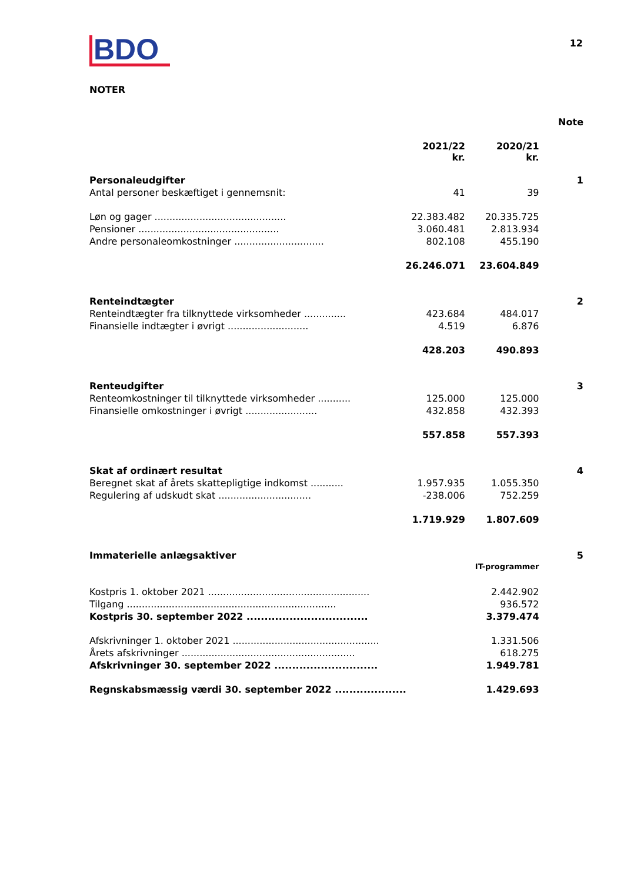BDO
12
NOTER
| | | | Note |
| | 2021/22 kr. | 2020/21 kr. | |
| Personaleudgifter | | | 1 |
| Antal personer beskæftiget i gennemsnit: | 41 | 39 | |
| Løn og gager ............................................ | 22.383.482 | 20.335.725 | |
| Pensioner ............................................... | 3.060.481 | 2.813.934 | |
| Andre personaleomkostninger .............................. | 802.108 | 455.190 | |
| | 26.246.071 | 23.604.849 | |
| Renteindtægter | | | 2 |
| Renteindtægter fra tilknyttede virksomheder .............. | 423.684 | 484.017 | |
| Finansielle indtægter i øvrigt ........................... | 4.519 | 6.876 | |
| | 428.203 | 490.893 | |
| Renteudgifter | | | 3 |
| Renteomkostninger til tilknyttede virksomheder ........... | 125.000 | 125.000 | |
| Finansielle omkostninger i øvrigt ........................ | 432.858 | 432.393 | |
| | 557.858 | 557.393 | |
| Skat af ordinært resultat | | | 4 |
| Beregnet skat af årets skattepligtige indkomst ........... | 1.957.935 | 1.055.350 | |
| Regulering af udskudt skat ............................... | -238.006 | 752.259 | |
| | 1.719.929 | 1.807.609 | |
| Immaterielle anlægsaktiver | | | 5 |
| | | IT-programmer | |
| Kostpris 1. oktober 2021 ...................................................... | | 2.442.902 | |
| Tilgang ...................................................................... | | 936.572 | |
| Kostpris 30. september 2022 .................................. | | 3.379.474 | |
| Afskrivninger 1. oktober 2021 ................................................. | | 1.331.506 | |
| Årets afskrivninger .......................................................... | | 618.275 | |
| Afskrivninger 30. september 2022 ............................. | | 1.949.781 | |
| Regnskabsmæssig værdi 30. september 2022 .................... | | 1.429.693 | |